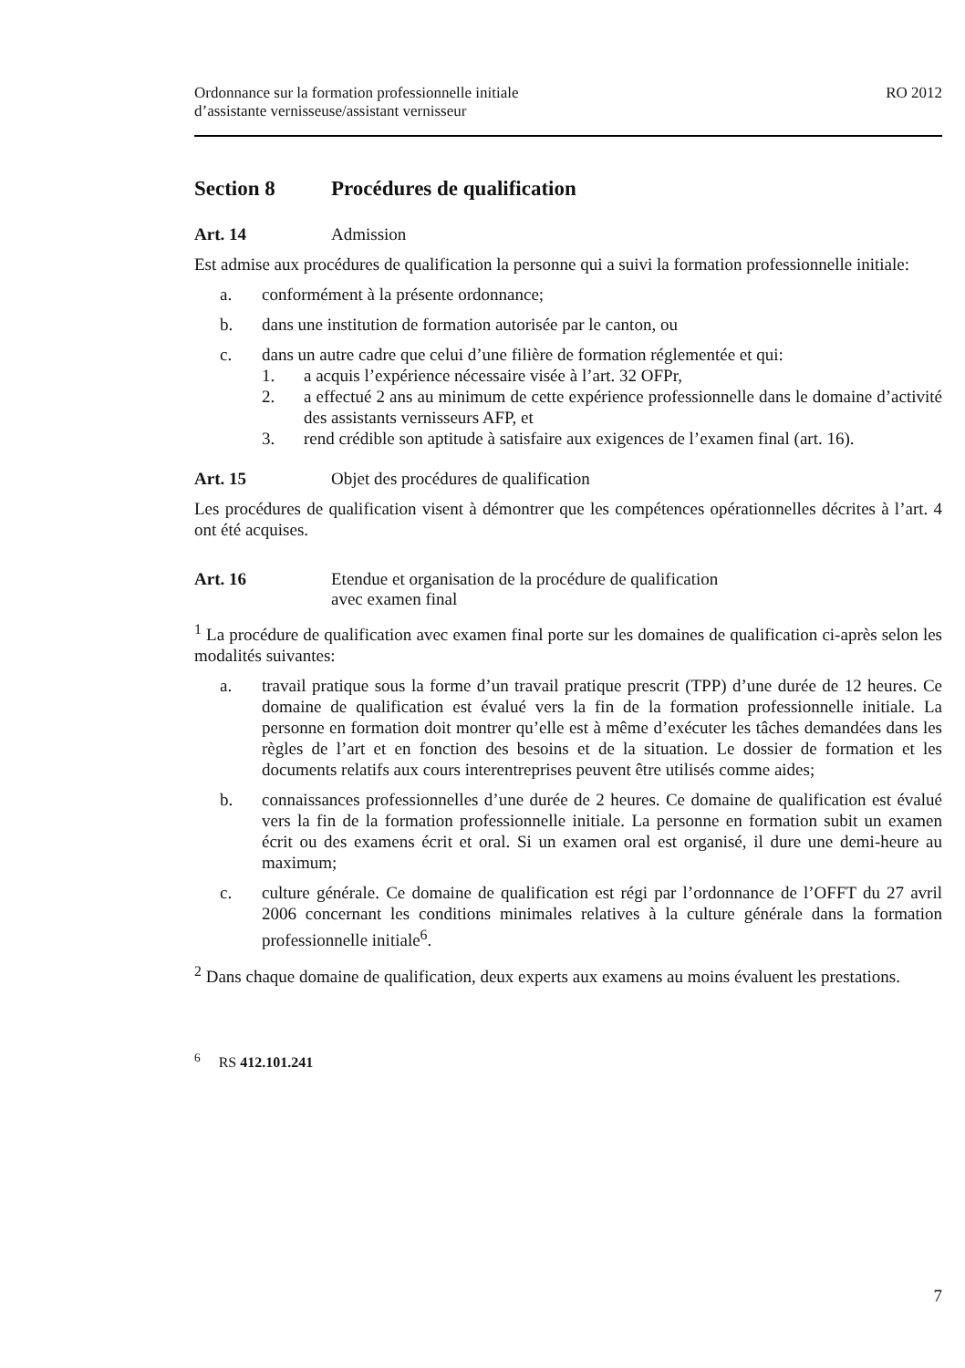Ordonnance sur la formation professionnelle initiale
d’assistante vernisseuse/assistant vernisseur
RO 2012
Section 8 Procédures de qualification
Art. 14 Admission
Est admise aux procédures de qualification la personne qui a suivi la formation professionnelle initiale:
a. conformément à la présente ordonnance;
b. dans une institution de formation autorisée par le canton, ou
c. dans un autre cadre que celui d’une filière de formation réglementée et qui:
1. a acquis l’expérience nécessaire visée à l’art. 32 OFPr,
2. a effectué 2 ans au minimum de cette expérience professionnelle dans le domaine d’activité des assistants vernisseurs AFP, et
3. rend crédible son aptitude à satisfaire aux exigences de l’examen final (art. 16).
Art. 15 Objet des procédures de qualification
Les procédures de qualification visent à démontrer que les compétences opérationnelles décrites à l’art. 4 ont été acquises.
Art. 16 Etendue et organisation de la procédure de qualification
avec examen final
<sup>1</sup> La procédure de qualification avec examen final porte sur les domaines de qualification ci-après selon les modalités suivantes:
a. travail pratique sous la forme d’un travail pratique prescrit (TPP) d’une durée de 12 heures. Ce domaine de qualification est évalué vers la fin de la formation professionnelle initiale. La personne en formation doit montrer qu’elle est à même d’exécuter les tâches demandées dans les règles de l’art et en fonction des besoins et de la situation. Le dossier de formation et les documents relatifs aux cours interentreprises peuvent être utilisés comme aides;
b. connaissances professionnelles d’une durée de 2 heures. Ce domaine de qualification est évalué vers la fin de la formation professionnelle initiale. La personne en formation subit un examen écrit ou des examens écrit et oral. Si un examen oral est organisé, il dure une demi-heure au maximum;
c. culture générale. Ce domaine de qualification est régi par l’ordonnance de l’OFFT du 27 avril 2006 concernant les conditions minimales relatives à la culture générale dans la formation professionnelle initiale<sup>6</sup>.
<sup>2</sup> Dans chaque domaine de qualification, deux experts aux examens au moins évaluent les prestations.
<sup>6</sup> RS 412.101.241
7